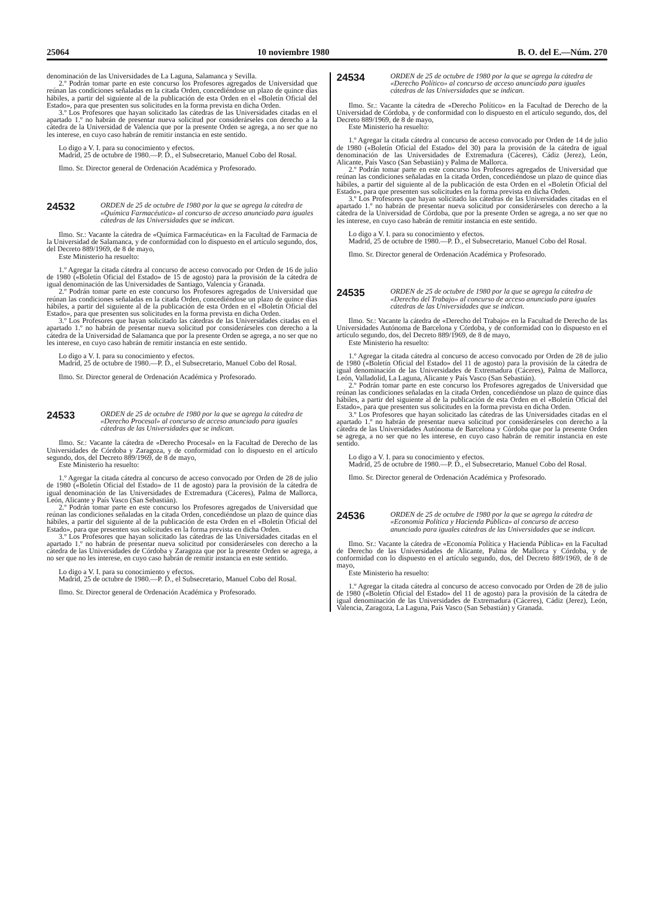25064 10 noviembre 1980 B. O. del E.—Núm. 270
denominación de las Universidades de La Laguna, Salamanca y Sevilla.
2.º Podrán tomar parte en este concurso los Profesores agregados de Universidad que reúnan las condiciones señaladas en la citada Orden, concediéndose un plazo de quince días hábiles, a partir del siguiente al de la publicación de esta Orden en el «Boletín Oficial del Estado», para que presenten sus solicitudes en la forma prevista en dicha Orden.
3.º Los Profesores que hayan solicitado las cátedras de las Universidades citadas en el apartado 1.º no habrán de presentar nueva solicitud por considerárseles con derecho a la cátedra de la Universidad de Valencia que por la presente Orden se agrega, a no ser que no les interese, en cuyo caso habrán de remitir instancia en este sentido.
Lo digo a V. I. para su conocimiento y efectos.
Madrid, 25 de octubre de 1980.—P. D., el Subsecretario, Manuel Cobo del Rosal.
Ilmo. Sr. Director general de Ordenación Académica y Profesorado.
24532
ORDEN de 25 de octubre de 1980 por la que se agrega la cátedra de «Química Farmacéutica» al concurso de acceso anunciado para iguales cátedras de las Universidades que se indican.
Ilmo. Sr.: Vacante la cátedra de «Química Farmacéutica» en la Facultad de Farmacia de la Universidad de Salamanca, y de conformidad con lo dispuesto en el artículo segundo, dos, del Decreto 889/1969, de 8 de mayo,
Este Ministerio ha resuelto:
1.º Agregar la citada cátedra al concurso de acceso convocado por Orden de 16 de julio de 1980 («Boletín Oficial del Estado» de 15 de agosto) para la provisión de la cátedra de igual denominación de las Universidades de Santiago, Valencia y Granada.
2.º Podrán tomar parte en este concurso los Profesores agregados de Universidad que reúnan las condiciones señaladas en la citada Orden, concediéndose un plazo de quince días hábiles, a partir del siguiente al de la publicación de esta Orden en el «Boletín Oficial del Estado», para que presenten sus solicitudes en la forma prevista en dicha Orden.
3.º Los Profesores que hayan solicitado las cátedras de las Universidades citadas en el apartado 1.º no habrán de presentar nueva solicitud por considerárseles con derecho a la cátedra de la Universidad de Salamanca que por la presente Orden se agrega, a no ser que no les interese, en cuyo caso habrán de remitir instancia en este sentido.
Lo digo a V. I. para su conocimiento y efectos.
Madrid, 25 de octubre de 1980.—P. D., el Subsecretario, Manuel Cobo del Rosal.
Ilmo. Sr. Director general de Ordenación Académica y Profesorado.
24533
ORDEN de 25 de octubre de 1980 por la que se agrega la cátedra de «Derecho Procesal» al concurso de acceso anunciado para iguales cátedras de las Universidades que se indican.
Ilmo. Sr.: Vacante la cátedra de «Derecho Procesal» en la Facultad de Derecho de las Universidades de Córdoba y Zaragoza, y de conformidad con lo dispuesto en el artículo segundo, dos, del Decreto 889/1969, de 8 de mayo,
Este Ministerio ha resuelto:
1.º Agregar la citada cátedra al concurso de acceso convocado por Orden de 28 de julio de 1980 («Boletín Oficial del Estado» de 11 de agosto) para la provisión de la cátedra de igual denominación de las Universidades de Extremadura (Cáceres), Palma de Mallorca, León, Alicante y País Vasco (San Sebastián).
2.º Podrán tomar parte en este concurso los Profesores agregados de Universidad que reúnan las condiciones señaladas en la citada Orden, concediéndose un plazo de quince días hábiles, a partir del siguiente al de la publicación de esta Orden en el «Boletín Oficial del Estado», para que presenten sus solicitudes en la forma prevista en dicha Orden.
3.º Los Profesores que hayan solicitado las cátedras de las Universidades citadas en el apartado 1.º no habrán de presentar nueva solicitud por considerárseles con derecho a la cátedra de las Universidades de Córdoba y Zaragoza que por la presente Orden se agrega, a no ser que no les interese, en cuyo caso habrán de remitir instancia en este sentido.
Lo digo a V. I. para su conocimiento y efectos.
Madrid, 25 de octubre de 1980.—P. D., el Subsecretario, Manuel Cobo del Rosal.
Ilmo. Sr. Director general de Ordenación Académica y Profesorado.
24534
ORDEN de 25 de octubre de 1980 por la que se agrega la cátedra de «Derecho Político» al concurso de acceso anunciado para iguales cátedras de las Universidades que se indican.
Ilmo. Sr.: Vacante la cátedra de «Derecho Político» en la Facultad de Derecho de la Universidad de Córdoba, y de conformidad con lo dispuesto en el artículo segundo, dos, del Decreto 889/1969, de 8 de mayo,
Este Ministerio ha resuelto:
1.º Agregar la citada cátedra al concurso de acceso convocado por Orden de 14 de julio de 1980 («Boletín Oficial del Estado» del 30) para la provisión de la cátedra de igual denominación de las Universidades de Extremadura (Cáceres), Cádiz (Jerez), León, Alicante, País Vasco (San Sebastián) y Palma de Mallorca.
2.º Podrán tomar parte en este concurso los Profesores agregados de Universidad que reúnan las condiciones señaladas en la citada Orden, concediéndose un plazo de quince días hábiles, a partir del siguiente al de la publicación de esta Orden en el «Boletín Oficial del Estado», para que presenten sus solicitudes en la forma prevista en dicha Orden.
3.º Los Profesores que hayan solicitado las cátedras de las Universidades citadas en el apartado 1.º no habrán de presentar nueva solicitud por considerárseles con derecho a la cátedra de la Universidad de Córdoba, que por la presente Orden se agrega, a no ser que no les interese, en cuyo caso habrán de remitir instancia en este sentido.
Lo digo a V. I. para su conocimiento y efectos.
Madrid, 25 de octubre de 1980.—P. D., el Subsecretario, Manuel Cobo del Rosal.
Ilmo. Sr. Director general de Ordenación Académica y Profesorado.
24535
ORDEN de 25 de octubre de 1980 por la que se agrega la cátedra de «Derecho del Trabajo» al concurso de acceso anunciado para iguales cátedras de las Universidades que se indican.
Ilmo. Sr.: Vacante la cátedra de «Derecho del Trabajo» en la Facultad de Derecho de las Universidades Autónoma de Barcelona y Córdoba, y de conformidad con lo dispuesto en el artículo segundo, dos, del Decreto 889/1969, de 8 de mayo,
Este Ministerio ha resuelto:
1.º Agregar la citada cátedra al concurso de acceso convocado por Orden de 28 de julio de 1980 («Boletín Oficial del Estado» del 11 de agosto) para la provisión de la cátedra de igual denominación de las Universidades de Extremadura (Cáceres), Palma de Mallorca, León, Valladolid, La Laguna, Alicante y País Vasco (San Sebastián).
2.º Podrán tomar parte en este concurso los Profesores agregados de Universidad que reúnan las condiciones señaladas en la citada Orden, concediéndose un plazo de quince días hábiles, a partir del siguiente al de la publicación de esta Orden en el «Boletín Oficial del Estado», para que presenten sus solicitudes en la forma prevista en dicha Orden.
3.º Los Profesores que hayan solicitado las cátedras de las Universidades citadas en el apartado 1.º no habrán de presentar nueva solicitud por considerárseles con derecho a la cátedra de las Universidades Autónoma de Barcelona y Córdoba que por la presente Orden se agrega, a no ser que no les interese, en cuyo caso habrán de remitir instancia en este sentido.
Lo digo a V. I. para su conocimiento y efectos.
Madrid, 25 de octubre de 1980.—P. D., el Subsecretario, Manuel Cobo del Rosal.
Ilmo. Sr. Director general de Ordenación Académica y Profesorado.
24536
ORDEN de 25 de octubre de 1980 por la que se agrega la cátedra de «Economía Política y Hacienda Pública» al concurso de acceso anunciado para iguales cátedras de las Universidades que se indican.
Ilmo. Sr.: Vacante la cátedra de «Economía Política y Hacienda Pública» en la Facultad de Derecho de las Universidades de Alicante, Palma de Mallorca y Córdoba, y de conformidad con lo dispuesto en el artículo segundo, dos, del Decreto 889/1969, de 8 de mayo,
Este Ministerio ha resuelto:
1.º Agregar la citada cátedra al concurso de acceso convocado por Orden de 28 de julio de 1980 («Boletín Oficial del Estado» del 11 de agosto) para la provisión de la cátedra de igual denominación de las Universidades de Extremadura (Cáceres), Cádiz (Jerez), León, Valencia, Zaragoza, La Laguna, País Vasco (San Sebastián) y Granada.